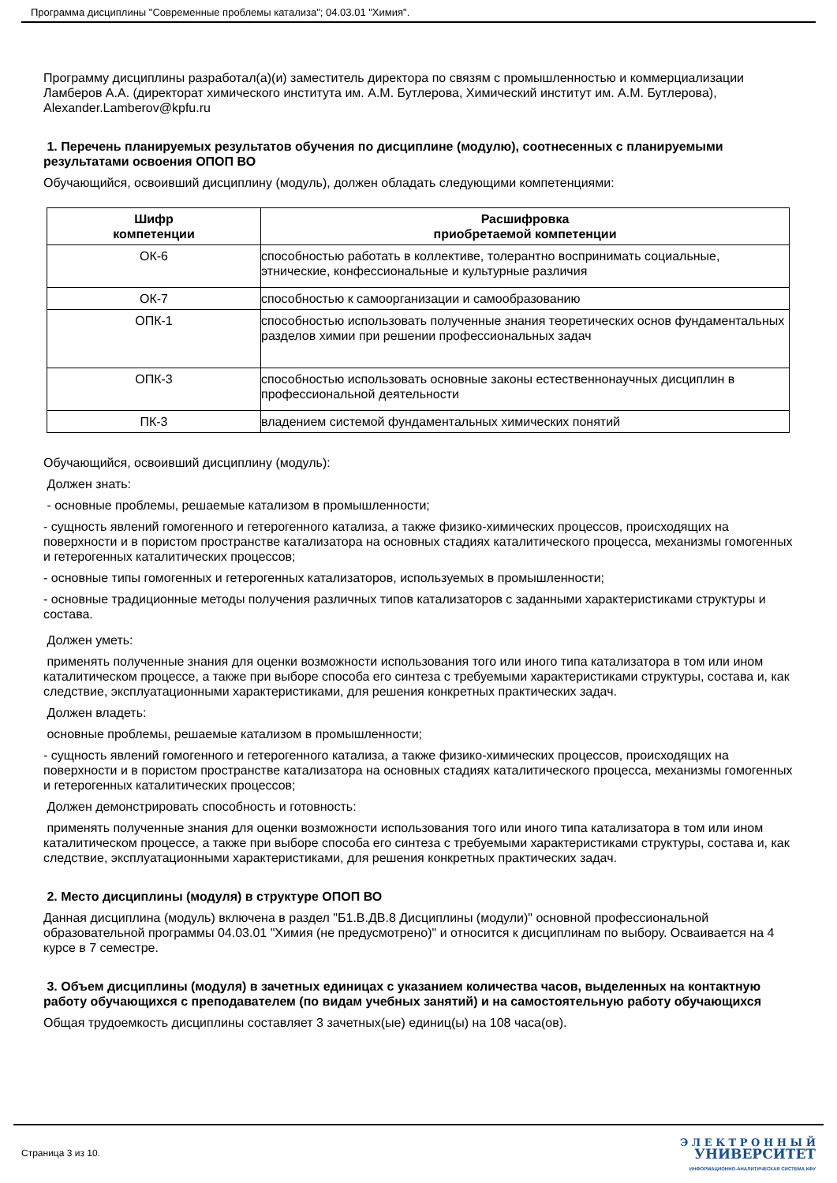Программа дисциплины "Современные проблемы катализа"; 04.03.01 "Химия".
Программу дисциплины разработал(а)(и) заместитель директора по связям с промышленностью и коммерциализации Ламберов А.А. (директорат химического института им. А.М. Бутлерова, Химический институт им. А.М. Бутлерова), Alexander.Lamberov@kpfu.ru
1. Перечень планируемых результатов обучения по дисциплине (модулю), соотнесенных с планируемыми результатами освоения ОПОП ВО
Обучающийся, освоивший дисциплину (модуль), должен обладать следующими компетенциями:
| Шифр компетенции | Расшифровка приобретаемой компетенции |
| --- | --- |
| ОК-6 | способностью работать в коллективе, толерантно воспринимать социальные, этнические, конфессиональные и культурные различия |
| ОК-7 | способностью к самоорганизации и самообразованию |
| ОПК-1 | способностью использовать полученные знания теоретических основ фундаментальных разделов химии при решении профессиональных задач |
| ОПК-3 | способностью использовать основные законы естественнонаучных дисциплин в профессиональной деятельности |
| ПК-3 | владением системой фундаментальных химических понятий |
Обучающийся, освоивший дисциплину (модуль):
Должен знать:
- основные проблемы, решаемые катализом в промышленности;
- сущность явлений гомогенного и гетерогенного катализа, а также физико-химических процессов, происходящих на поверхности и в пористом пространстве катализатора на основных стадиях каталитического процесса, механизмы гомогенных и гетерогенных каталитических процессов;
- основные типы гомогенных и гетерогенных катализаторов, используемых в промышленности;
- основные традиционные методы получения различных типов катализаторов с заданными характеристиками структуры и состава.
Должен уметь:
применять полученные знания для оценки возможности использования того или иного типа катализатора в том или ином каталитическом процессе, а также при выборе способа его синтеза с требуемыми характеристиками структуры, состава и, как следствие, эксплуатационными характеристиками, для решения конкретных практических задач.
Должен владеть:
основные проблемы, решаемые катализом в промышленности;
- сущность явлений гомогенного и гетерогенного катализа, а также физико-химических процессов, происходящих на поверхности и в пористом пространстве катализатора на основных стадиях каталитического процесса, механизмы гомогенных и гетерогенных каталитических процессов;
Должен демонстрировать способность и готовность:
применять полученные знания для оценки возможности использования того или иного типа катализатора в том или ином каталитическом процессе, а также при выборе способа его синтеза с требуемыми характеристиками структуры, состава и, как следствие, эксплуатационными характеристиками, для решения конкретных практических задач.
2. Место дисциплины (модуля) в структуре ОПОП ВО
Данная дисциплина (модуль) включена в раздел "Б1.В.ДВ.8 Дисциплины (модули)" основной профессиональной образовательной программы 04.03.01 "Химия (не предусмотрено)" и относится к дисциплинам по выбору. Осваивается на 4 курсе в 7 семестре.
3. Объем дисциплины (модуля) в зачетных единицах с указанием количества часов, выделенных на контактную работу обучающихся с преподавателем (по видам учебных занятий) и на самостоятельную работу обучающихся
Общая трудоемкость дисциплины составляет 3 зачетных(ые) единиц(ы) на 108 часа(ов).
Страница 3 из 10.
Э Л Е К Т Р О Н Н Ы Й
УНИВЕРСИТЕТ
ИНФОРМАЦИОННО-АНАЛИТИЧЕСКАЯ СИСТЕМА КФУ